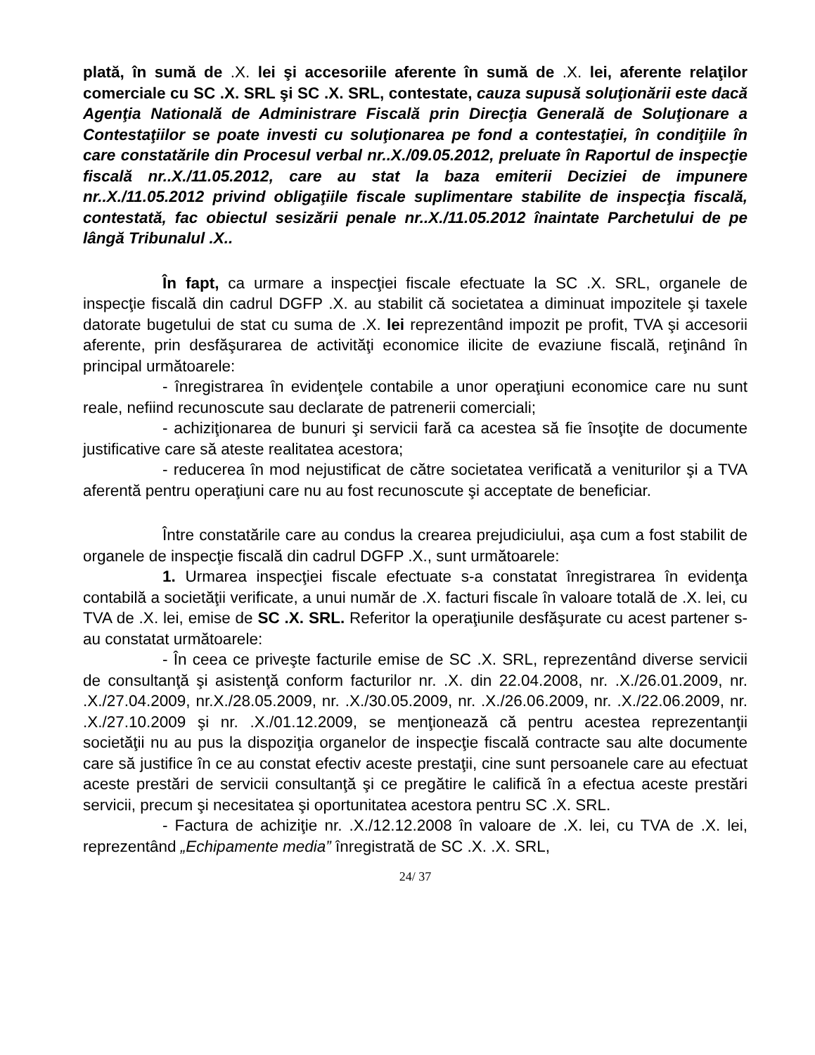plată, în sumă de .X. lei şi accesoriile aferente în sumă de .X. lei, aferente relaţilor comerciale cu SC .X. SRL şi SC .X. SRL, contestate, cauza supusă soluţionării este dacă Agenţia Natională de Administrare Fiscală prin Direcţia Generală de Soluţionare a Contestaţiilor se poate investi cu soluţionarea pe fond a contestaţiei, în condiţiile în care constatările din Procesul verbal nr..X./09.05.2012, preluate în Raportul de inspecţie fiscală nr..X./11.05.2012, care au stat la baza emiterii Deciziei de impunere nr..X./11.05.2012 privind obligaţiile fiscale suplimentare stabilite de inspecţia fiscală, contestată, fac obiectul sesizării penale nr..X./11.05.2012 înaintate Parchetului de pe lângă Tribunalul .X..
În fapt, ca urmare a inspecţiei fiscale efectuate la SC .X. SRL, organele de inspecţie fiscală din cadrul DGFP .X. au stabilit că societatea a diminuat impozitele şi taxele datorate bugetului de stat cu suma de .X. lei reprezentând impozit pe profit, TVA şi accesorii aferente, prin desfăşurarea de activităţi economice ilicite de evaziune fiscală, reţinând în principal următoarele:
- înregistrarea în evidenţele contabile a unor operaţiuni economice care nu sunt reale, nefiind recunoscute sau declarate de patrenerii comerciali;
- achiziţionarea de bunuri şi servicii fară ca acestea să fie însoţite de documente justificative care să ateste realitatea acestora;
- reducerea în mod nejustificat de către societatea verificată a veniturilor şi a TVA aferentă pentru operaţiuni care nu au fost recunoscute şi acceptate de beneficiar.
Între constatările care au condus la crearea prejudiciului, aşa cum a fost stabilit de organele de inspecţie fiscală din cadrul DGFP .X., sunt următoarele:
1. Urmarea inspecţiei fiscale efectuate s-a constatat înregistrarea în evidenţa contabilă a societăţii verificate, a unui număr de .X. facturi fiscale în valoare totală de .X. lei, cu TVA de .X. lei, emise de SC .X. SRL. Referitor la operaţiunile desfăşurate cu acest partener s-au constatat următoarele:
- În ceea ce priveşte facturile emise de SC .X. SRL, reprezentând diverse servicii de consultanţă şi asistenţă conform facturilor nr. .X. din 22.04.2008, nr. .X./26.01.2009, nr. .X./27.04.2009, nr.X./28.05.2009, nr. .X./30.05.2009, nr. .X./26.06.2009, nr. .X./22.06.2009, nr. .X./27.10.2009 şi nr. .X./01.12.2009, se menţionează că pentru acestea reprezentanţii societăţii nu au pus la dispoziţia organelor de inspecţie fiscală contracte sau alte documente care să justifice în ce au constat efectiv aceste prestaţii, cine sunt persoanele care au efectuat aceste prestări de servicii consultanţă şi ce pregătire le califică în a efectua aceste prestări servicii, precum şi necesitatea şi oportunitatea acestora pentru SC .X. SRL.
- Factura de achiziţie nr. .X./12.12.2008 în valoare de .X. lei, cu TVA de .X. lei, reprezentând „Echipamente media” înregistrată de SC .X. .X. SRL,
24/ 37